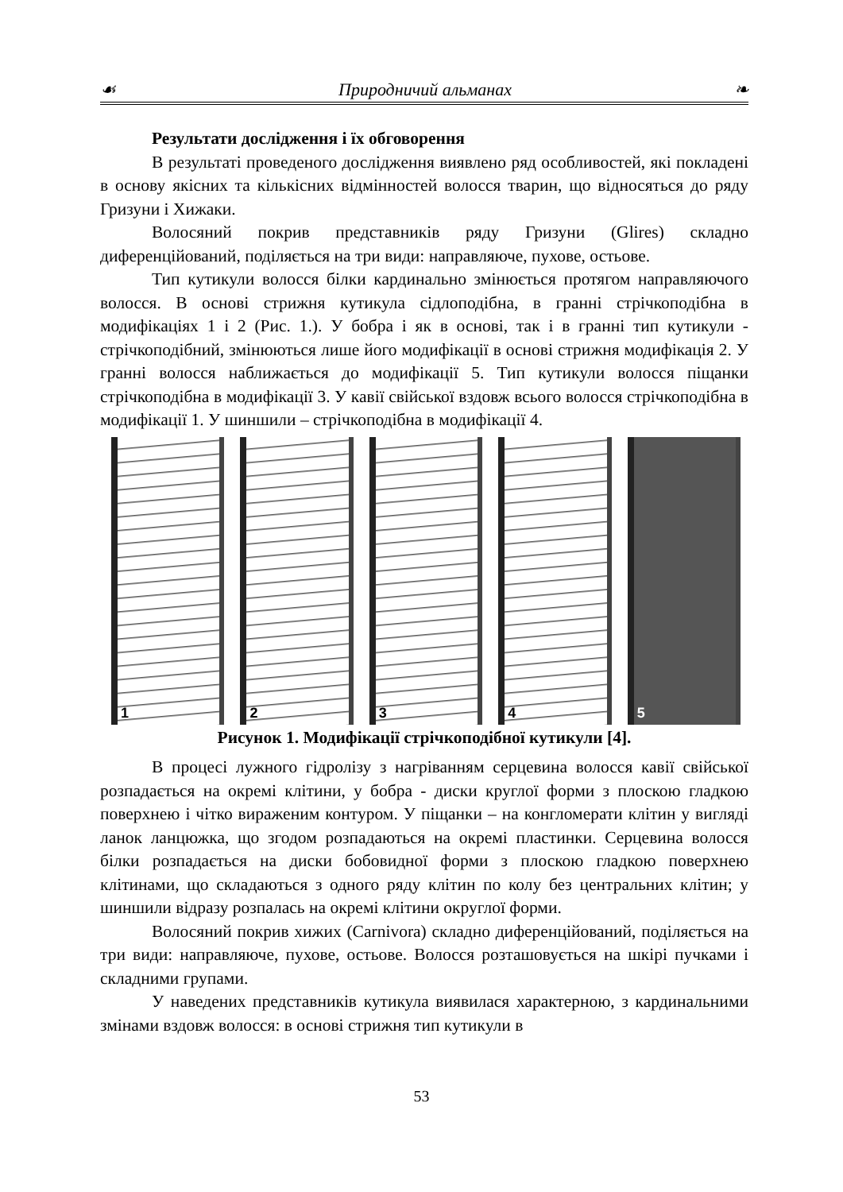☙ Природничий альманах ❧
Результати дослідження і їх обговорення
В результаті проведеного дослідження виявлено ряд особливостей, які покладені в основу якісних та кількісних відмінностей волосся тварин, що відносяться до ряду Гризуни і Хижаки.
Волосяний покрив представників ряду Гризуни (Glires) складно диференційований, поділяється на три види: направляюче, пухове, остьове.
Тип кутикули волосся білки кардинально змінюється протягом направляючого волосся. В основі стрижня кутикула сідлоподібна, в гранні стрічкоподібна в модифікаціях 1 і 2 (Рис. 1.). У бобра і як в основі, так і в гранні тип кутикули - стрічкоподібний, змінюються лише його модифікації в основі стрижня модифікація 2. У гранні волосся наближається до модифікації 5. Тип кутикули волосся піщанки стрічкоподібна в модифікації 3. У кавії свійської вздовж всього волосся стрічкоподібна в модифікації 1. У шиншили – стрічкоподібна в модифікації 4.
1
2
3
4
5
Рисунок 1. Модифікації стрічкоподібної кутикули [4].
В процесі лужного гідролізу з нагріванням серцевина волосся кавії свійської розпадається на окремі клітини, у бобра - диски круглої форми з плоскою гладкою поверхнею і чітко вираженим контуром. У піщанки – на конгломерати клітин у вигляді ланок ланцюжка, що згодом розпадаються на окремі пластинки. Серцевина волосся білки розпадається на диски бобовидної форми з плоскою гладкою поверхнею клітинами, що складаються з одного ряду клітин по колу без центральних клітин; у шиншили відразу розпалась на окремі клітини округлої форми.
Волосяний покрив хижих (Carnivora) складно диференційований, поділяється на три види: направляюче, пухове, остьове. Волосся розташовується на шкірі пучками і складними групами.
У наведених представників кутикула виявилася характерною, з кардинальними змінами вздовж волосся: в основі стрижня тип кутикули в
53